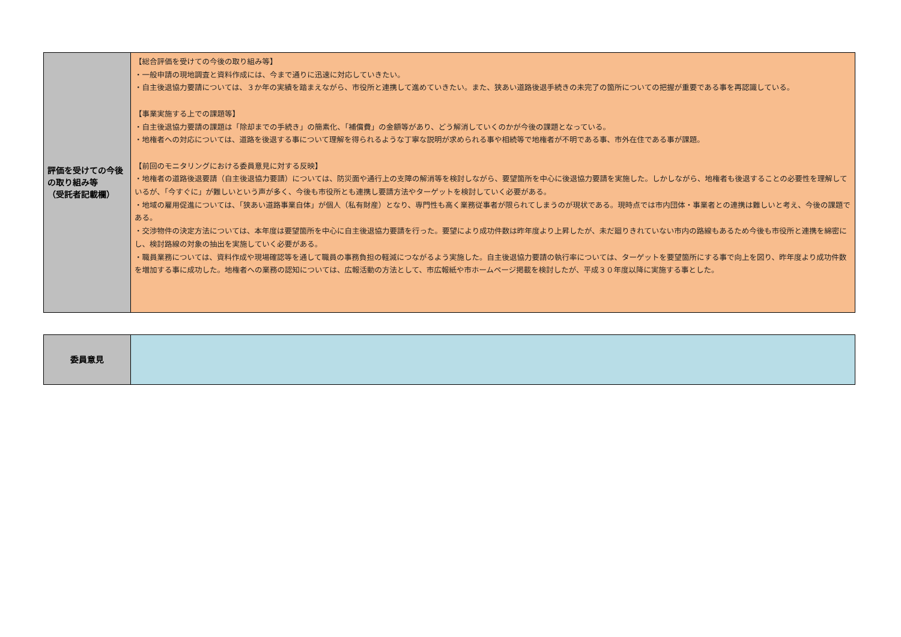| 評価を受けての今後の取り組み等 （受託者記載欄） | 【総合評価を受けての今後の取り組み等】 ・一般申請の現地調査と資料作成には、今まで通りに迅速に対応していきたい。 ・自主後退協力要請については、３か年の実績を踏まえながら、市役所と連携して進めていきたい。また、狭あい道路後退手続きの未完了の箇所についての把握が重要である事を再認識している。 【事業実施する上での課題等】 ・自主後退協力要請の課題は「除却までの手続き」の簡素化、「補償費」の金額等があり、どう解消していくのかが今後の課題となっている。 ・地権者への対応については、道路を後退する事について理解を得られるような丁寧な説明が求められる事や相続等で地権者が不明である事、市外在住である事が課題。 【前回のモニタリングにおける委員意見に対する反映】 ・地権者の道路後退要請（自主後退協力要請）については、防災面や通行上の支障の解消等を検討しながら、要望箇所を中心に後退協力要請を実施した。しかしながら、地権者も後退することの必要性を理解しているが、「今すぐに」が難しいという声が多く、今後も市役所とも連携し要請方法やターゲットを検討していく必要がある。 ・地域の雇用促進については、「狭あい道路事業自体」が個人（私有財産）となり、専門性も高く業務従事者が限られてしまうのが現状である。現時点では市内団体・事業者との連携は難しいと考え、今後の課題である。 ・交渉物件の決定方法については、本年度は要望箇所を中心に自主後退協力要請を行った。要望により成功件数は昨年度より上昇したが、未だ廻りきれていない市内の路線もあるため今後も市役所と連携を綿密にし、検討路線の対象の抽出を実施していく必要がある。 ・職員業務については、資料作成や現場確認等を通して職員の事務負担の軽減につながるよう実施した。自主後退協力要請の執行率については、ターゲットを要望箇所にする事で向上を図り、昨年度より成功件数を増加する事に成功した。地権者への業務の認知については、広報活動の方法として、市広報紙や市ホームページ掲載を検討したが、平成３０年度以降に実施する事とした。 |
| 委員意見 | |